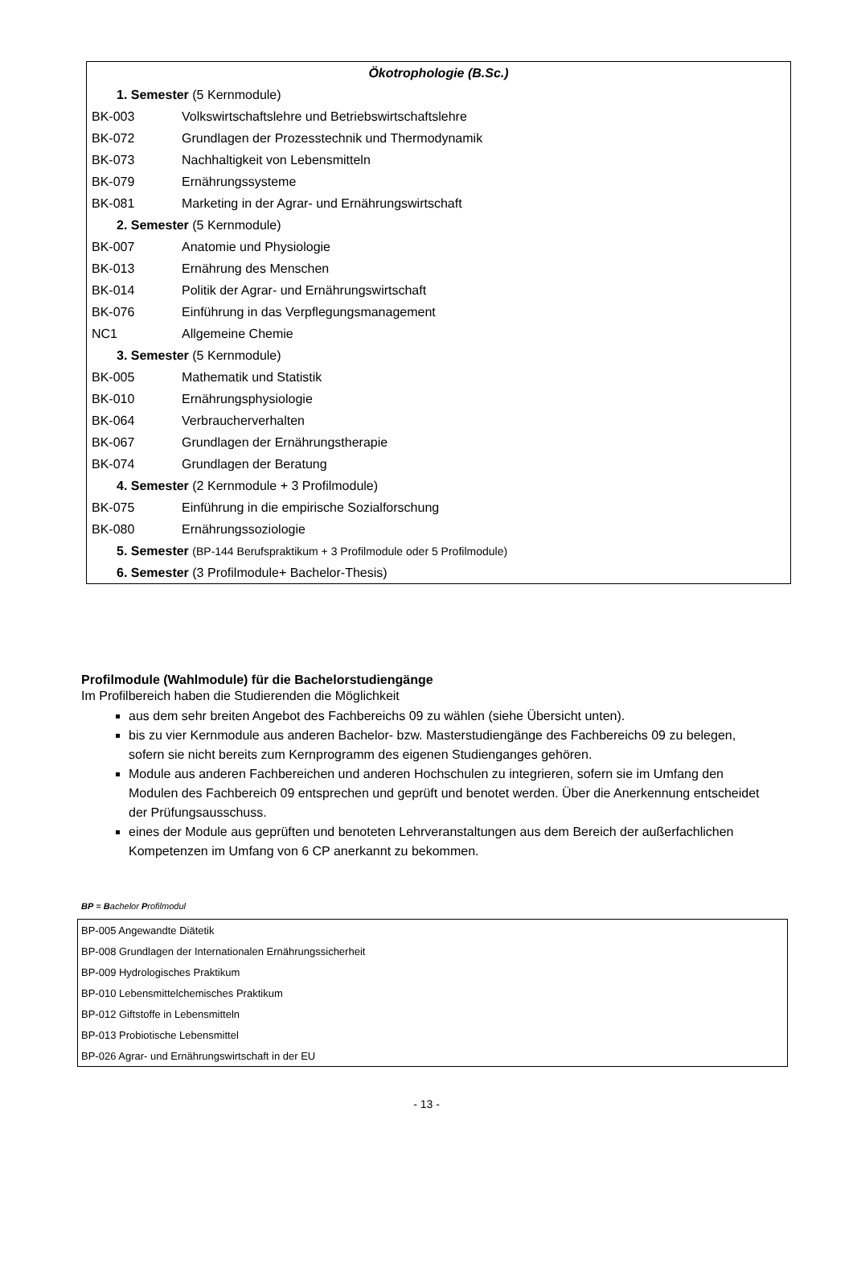| Ökotrophologie (B.Sc.) | |
| 1. Semester (5 Kernmodule) | |
| BK-003 | Volkswirtschaftslehre und Betriebswirtschaftslehre |
| BK-072 | Grundlagen der Prozesstechnik und Thermodynamik |
| BK-073 | Nachhaltigkeit von Lebensmitteln |
| BK-079 | Ernährungssysteme |
| BK-081 | Marketing in der Agrar- und Ernährungswirtschaft |
| 2. Semester (5 Kernmodule) | |
| BK-007 | Anatomie und Physiologie |
| BK-013 | Ernährung des Menschen |
| BK-014 | Politik der Agrar- und Ernährungswirtschaft |
| BK-076 | Einführung in das Verpflegungsmanagement |
| NC1 | Allgemeine Chemie |
| 3. Semester (5 Kernmodule) | |
| BK-005 | Mathematik und Statistik |
| BK-010 | Ernährungsphysiologie |
| BK-064 | Verbraucherverhalten |
| BK-067 | Grundlagen der Ernährungstherapie |
| BK-074 | Grundlagen der Beratung |
| 4. Semester (2 Kernmodule + 3 Profilmodule) | |
| BK-075 | Einführung in die empirische Sozialforschung |
| BK-080 | Ernährungssoziologie |
| 5. Semester (BP-144 Berufspraktikum + 3 Profilmodule oder 5 Profilmodule) | |
| 6. Semester (3 Profilmodule+ Bachelor-Thesis) | |
Profilmodule (Wahlmodule) für die Bachelorstudiengänge
Im Profilbereich haben die Studierenden die Möglichkeit
aus dem sehr breiten Angebot des Fachbereichs 09 zu wählen (siehe Übersicht unten).
bis zu vier Kernmodule aus anderen Bachelor- bzw. Masterstudiengänge des Fachbereichs 09 zu belegen, sofern sie nicht bereits zum Kernprogramm des eigenen Studienganges gehören.
Module aus anderen Fachbereichen und anderen Hochschulen zu integrieren, sofern sie im Umfang den Modulen des Fachbereich 09 entsprechen und geprüft und benotet werden. Über die Anerkennung entscheidet der Prüfungsausschuss.
eines der Module aus geprüften und benoteten Lehrveranstaltungen aus dem Bereich der außerfachlichen Kompetenzen im Umfang von 6 CP anerkannt zu bekommen.
BP = Bachelor Profilmodul
| BP-005 Angewandte Diätetik |
| BP-008 Grundlagen der Internationalen Ernährungssicherheit |
| BP-009 Hydrologisches Praktikum |
| BP-010 Lebensmittelchemisches Praktikum |
| BP-012 Giftstoffe in Lebensmitteln |
| BP-013 Probiotische Lebensmittel |
| BP-026 Agrar- und Ernährungswirtschaft in der EU |
- 13 -